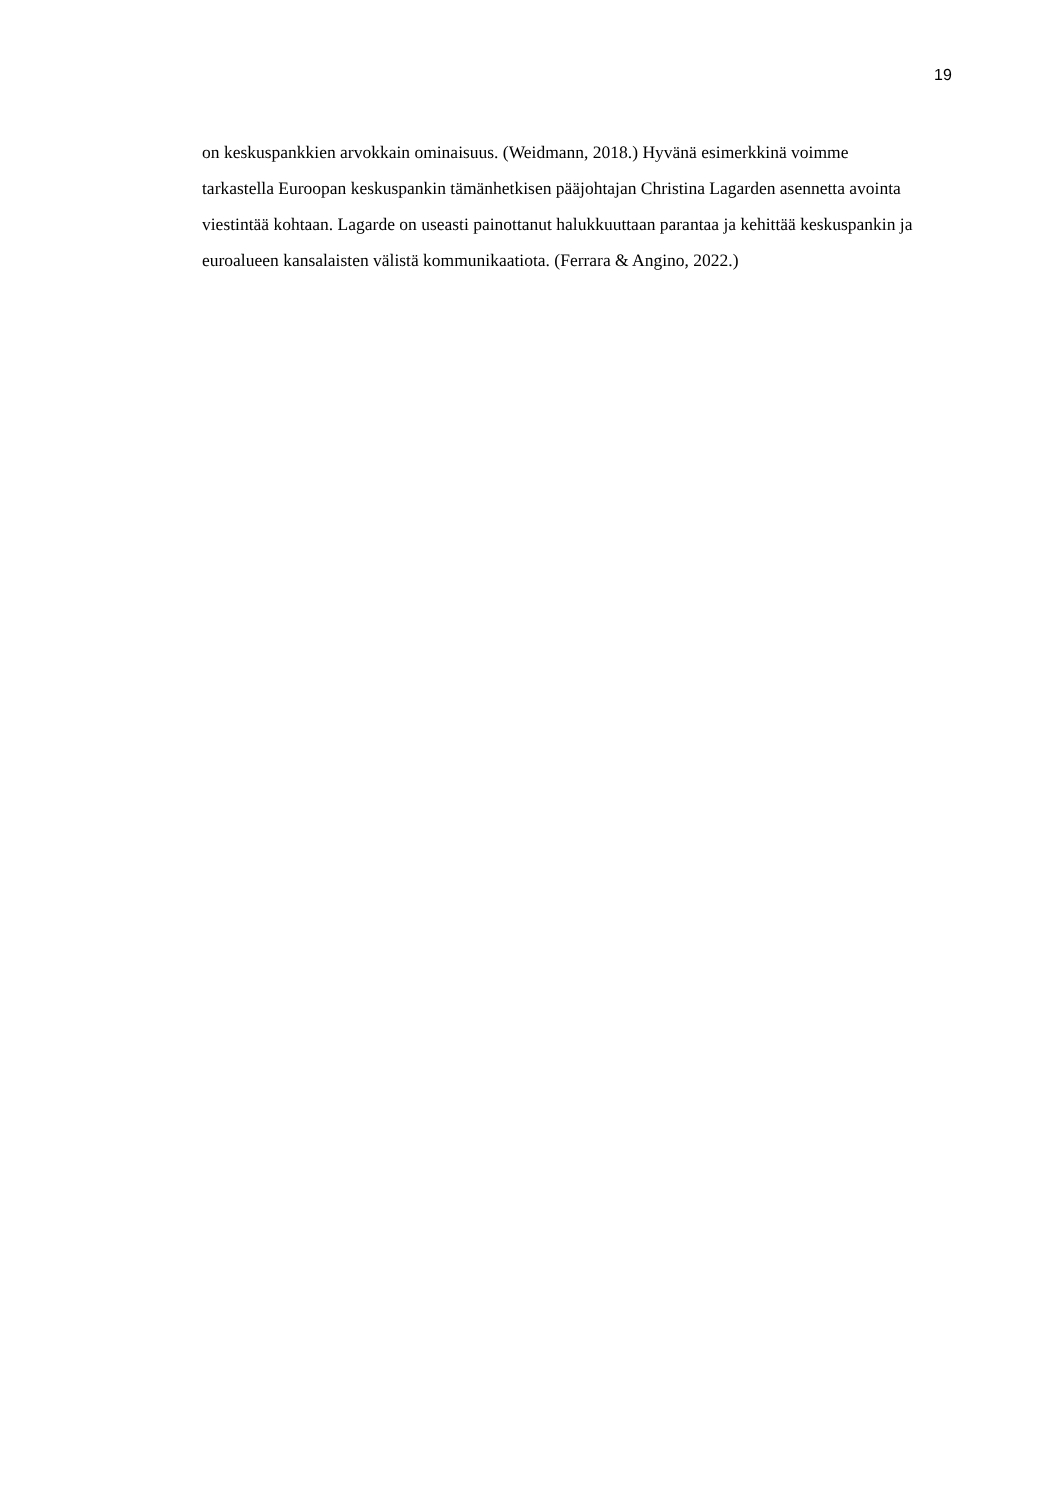19
on keskuspankkien arvokkain ominaisuus. (Weidmann, 2018.) Hyvänä esimerkkinä voimme tarkastella Euroopan keskuspankin tämänhetkisen pääjohtajan Christina Lagarden asennetta avointa viestintää kohtaan. Lagarde on useasti painottanut halukkuuttaan parantaa ja kehittää keskuspankin ja euroalueen kansalaisten välistä kommunikaatiota. (Ferrara & Angino, 2022.)